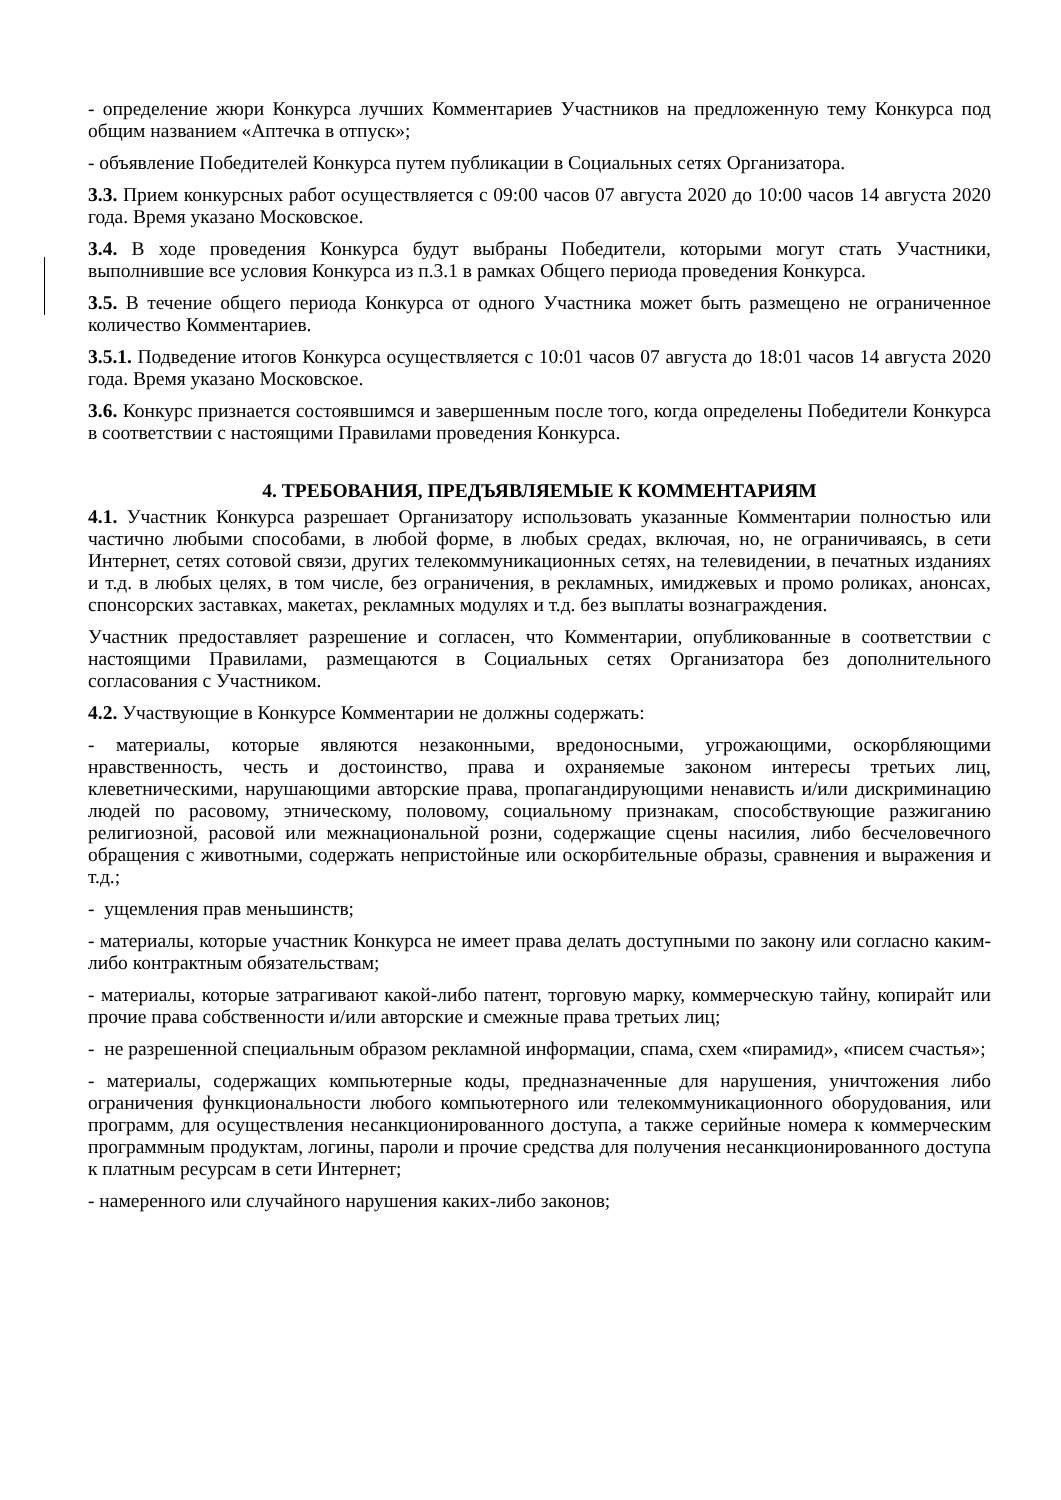- определение жюри Конкурса лучших Комментариев Участников на предложенную тему Конкурса под общим названием «Аптечка в отпуск»;
- объявление Победителей Конкурса путем публикации в Социальных сетях Организатора.
3.3. Прием конкурсных работ осуществляется с 09:00 часов 07 августа 2020 до 10:00 часов 14 августа 2020 года. Время указано Московское.
3.4. В ходе проведения Конкурса будут выбраны Победители, которыми могут стать Участники, выполнившие все условия Конкурса из п.3.1 в рамках Общего периода проведения Конкурса.
3.5. В течение общего периода Конкурса от одного Участника может быть размещено не ограниченное количество Комментариев.
3.5.1. Подведение итогов Конкурса осуществляется с 10:01 часов 07 августа до 18:01 часов 14 августа 2020 года. Время указано Московское.
3.6. Конкурс признается состоявшимся и завершенным после того, когда определены Победители Конкурса в соответствии с настоящими Правилами проведения Конкурса.
4. ТРЕБОВАНИЯ, ПРЕДЪЯВЛЯЕМЫЕ К КОММЕНТАРИЯМ
4.1. Участник Конкурса разрешает Организатору использовать указанные Комментарии полностью или частично любыми способами, в любой форме, в любых средах, включая, но, не ограничиваясь, в сети Интернет, сетях сотовой связи, других телекоммуникационных сетях, на телевидении, в печатных изданиях и т.д. в любых целях, в том числе, без ограничения, в рекламных, имиджевых и промо роликах, анонсах, спонсорских заставках, макетах, рекламных модулях и т.д. без выплаты вознаграждения.
Участник предоставляет разрешение и согласен, что Комментарии, опубликованные в соответствии с настоящими Правилами, размещаются в Социальных сетях Организатора без дополнительного согласования с Участником.
4.2. Участвующие в Конкурсе Комментарии не должны содержать:
- материалы, которые являются незаконными, вредоносными, угрожающими, оскорбляющими нравственность, честь и достоинство, права и охраняемые законом интересы третьих лиц, клеветническими, нарушающими авторские права, пропагандирующими ненависть и/или дискриминацию людей по расовому, этническому, половому, социальному признакам, способствующие разжиганию религиозной, расовой или межнациональной розни, содержащие сцены насилия, либо бесчеловечного обращения с животными, содержать непристойные или оскорбительные образы, сравнения и выражения и т.д.;
- ущемления прав меньшинств;
- материалы, которые участник Конкурса не имеет права делать доступными по закону или согласно каким-либо контрактным обязательствам;
- материалы, которые затрагивают какой-либо патент, торговую марку, коммерческую тайну, копирайт или прочие права собственности и/или авторские и смежные права третьих лиц;
- не разрешенной специальным образом рекламной информации, спама, схем «пирамид», «писем счастья»;
- материалы, содержащих компьютерные коды, предназначенные для нарушения, уничтожения либо ограничения функциональности любого компьютерного или телекоммуникационного оборудования, или программ, для осуществления несанкционированного доступа, а также серийные номера к коммерческим программным продуктам, логины, пароли и прочие средства для получения несанкционированного доступа к платным ресурсам в сети Интернет;
- намеренного или случайного нарушения каких-либо законов;